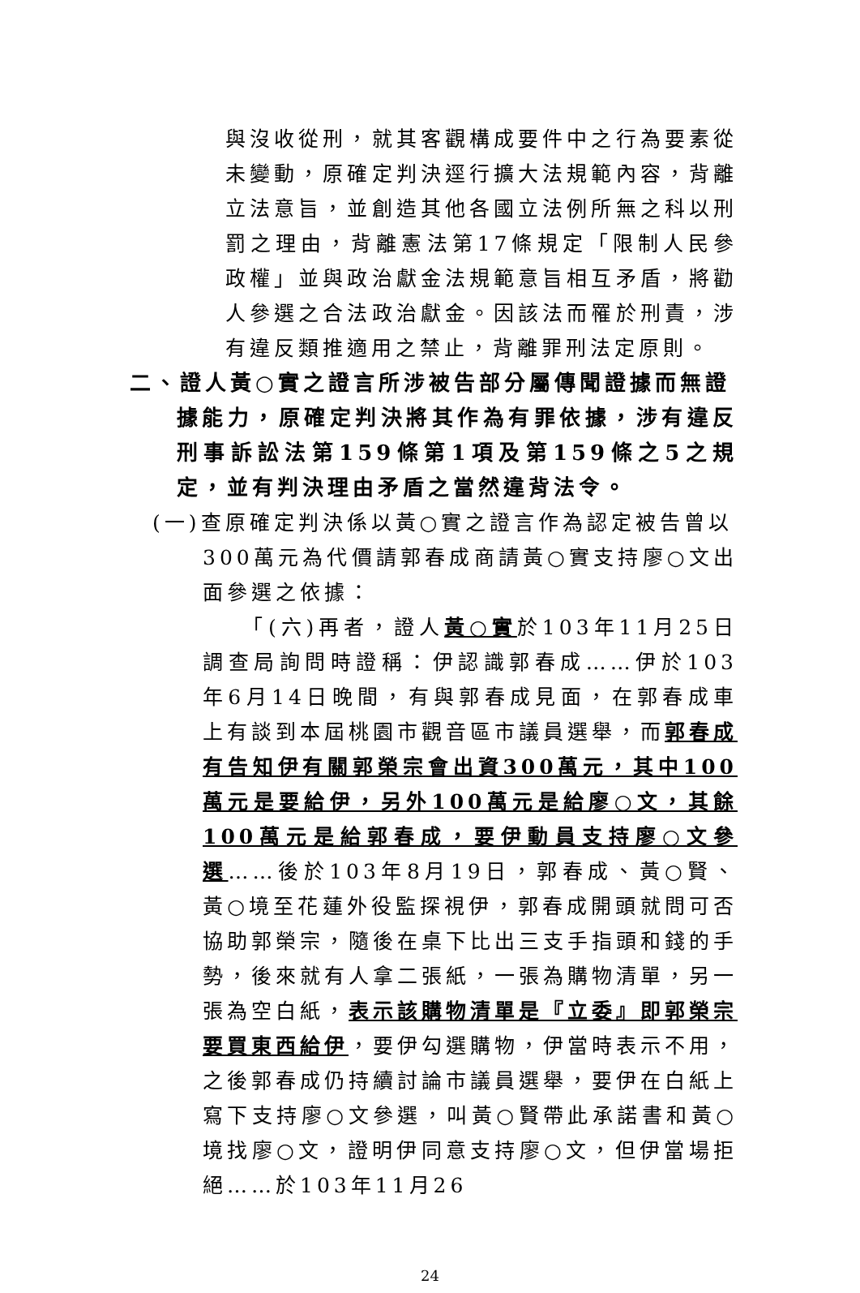與沒收從刑，就其客觀構成要件中之行為要素從未變動，原確定判決逕行擴大法規範內容，背離立法意旨，並創造其他各國立法例所無之科以刑罰之理由，背離憲法第17條規定「限制人民參政權」並與政治獻金法規範意旨相互矛盾，將勸人參選之合法政治獻金。因該法而罹於刑責，涉有違反類推適用之禁止，背離罪刑法定原則。
二、證人黃○實之證言所涉被告部分屬傳聞證據而無證
據能力，原確定判決將其作為有罪依據，涉有違反刑事訴訟法第159條第1項及第159條之5之規定，並有判決理由矛盾之當然違背法令。
(一)查原確定判決係以黃○實之證言作為認定被告曾以
300萬元為代價請郭春成商請黃○實支持廖○文出面參選之依據：
　　「(六)再者，證人黃○實於103年11月25日調查局詢問時證稱：伊認識郭春成……伊於103年6月14日晚間，有與郭春成見面，在郭春成車上有談到本屆桃園市觀音區市議員選舉，而郭春成有告知伊有關郭榮宗會出資300萬元，其中100萬元是要給伊，另外100萬元是給廖○文，其餘100萬元是給郭春成，要伊動員支持廖○文參選……後於103年8月19日，郭春成、黃○賢、黃○境至花蓮外役監探視伊，郭春成開頭就問可否協助郭榮宗，隨後在桌下比出三支手指頭和錢的手勢，後來就有人拿二張紙，一張為購物清單，另一張為空白紙，表示該購物清單是『立委』即郭榮宗要買東西給伊，要伊勾選購物，伊當時表示不用，之後郭春成仍持續討論市議員選舉，要伊在白紙上寫下支持廖○文參選，叫黃○賢帶此承諾書和黃○境找廖○文，證明伊同意支持廖○文，但伊當場拒絕……於103年11月26
24